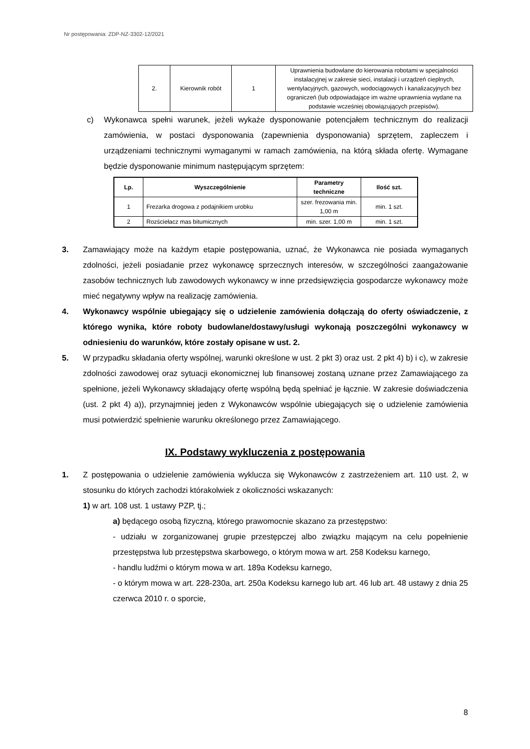Nr postępowania: ZDP-NZ-3302-12/2021
| 2. | Kierownik robót | 1 | Uprawnienia budowlane do kierowania robotami w specjalności instalacyjnej w zakresie sieci, instalacji i urządzeń cieplnych, wentylacyjnych, gazowych, wodociągowych i kanalizacyjnych bez ograniczeń (lub odpowiadające im ważne uprawnienia wydane na podstawie wcześniej obowiązujących przepisów). |
c) Wykonawca spełni warunek, jeżeli wykaże dysponowanie potencjałem technicznym do realizacji zamówienia, w postaci dysponowania (zapewnienia dysponowania) sprzętem, zapleczem i urządzeniami technicznymi wymaganymi w ramach zamówienia, na którą składa ofertę. Wymagane będzie dysponowanie minimum następującym sprzętem:
| Lp. | Wyszczególnienie | Parametry techniczne | Ilość szt. |
| --- | --- | --- | --- |
| 1 | Frezarka drogowa z podajnikiem urobku | szer. frezowania min. 1,00 m | min. 1 szt. |
| 2 | Rozściełacz mas bitumicznych | min. szer. 1,00 m | min. 1 szt. |
3. Zamawiający może na każdym etapie postępowania, uznać, że Wykonawca nie posiada wymaganych zdolności, jeżeli posiadanie przez wykonawcę sprzecznych interesów, w szczególności zaangażowanie zasobów technicznych lub zawodowych wykonawcy w inne przedsięwzięcia gospodarcze wykonawcy może mieć negatywny wpływ na realizację zamówienia.
4. Wykonawcy wspólnie ubiegający się o udzielenie zamówienia dołączają do oferty oświadczenie, z którego wynika, które roboty budowlane/dostawy/usługi wykonają poszczególni wykonawcy w odniesieniu do warunków, które zostały opisane w ust. 2.
5. W przypadku składania oferty wspólnej, warunki określone w ust. 2 pkt 3) oraz ust. 2 pkt 4) b) i c), w zakresie zdolności zawodowej oraz sytuacji ekonomicznej lub finansowej zostaną uznane przez Zamawiającego za spełnione, jeżeli Wykonawcy składający ofertę wspólną będą spełniać je łącznie. W zakresie doświadczenia (ust. 2 pkt 4) a)), przynajmniej jeden z Wykonawców wspólnie ubiegających się o udzielenie zamówienia musi potwierdzić spełnienie warunku określonego przez Zamawiającego.
IX. Podstawy wykluczenia z postępowania
1. Z postępowania o udzielenie zamówienia wyklucza się Wykonawców z zastrzeżeniem art. 110 ust. 2, w stosunku do których zachodzi którakolwiek z okoliczności wskazanych:
1) w art. 108 ust. 1 ustawy PZP, tj.;
a) będącego osobą fizyczną, którego prawomocnie skazano za przestępstwo:
- udziału w zorganizowanej grupie przestępczej albo związku mającym na celu popełnienie przestępstwa lub przestępstwa skarbowego, o którym mowa w art. 258 Kodeksu karnego,
- handlu ludźmi o którym mowa w art. 189a Kodeksu karnego,
- o którym mowa w art. 228-230a, art. 250a Kodeksu karnego lub art. 46 lub art. 48 ustawy z dnia 25 czerwca 2010 r. o sporcie,
8